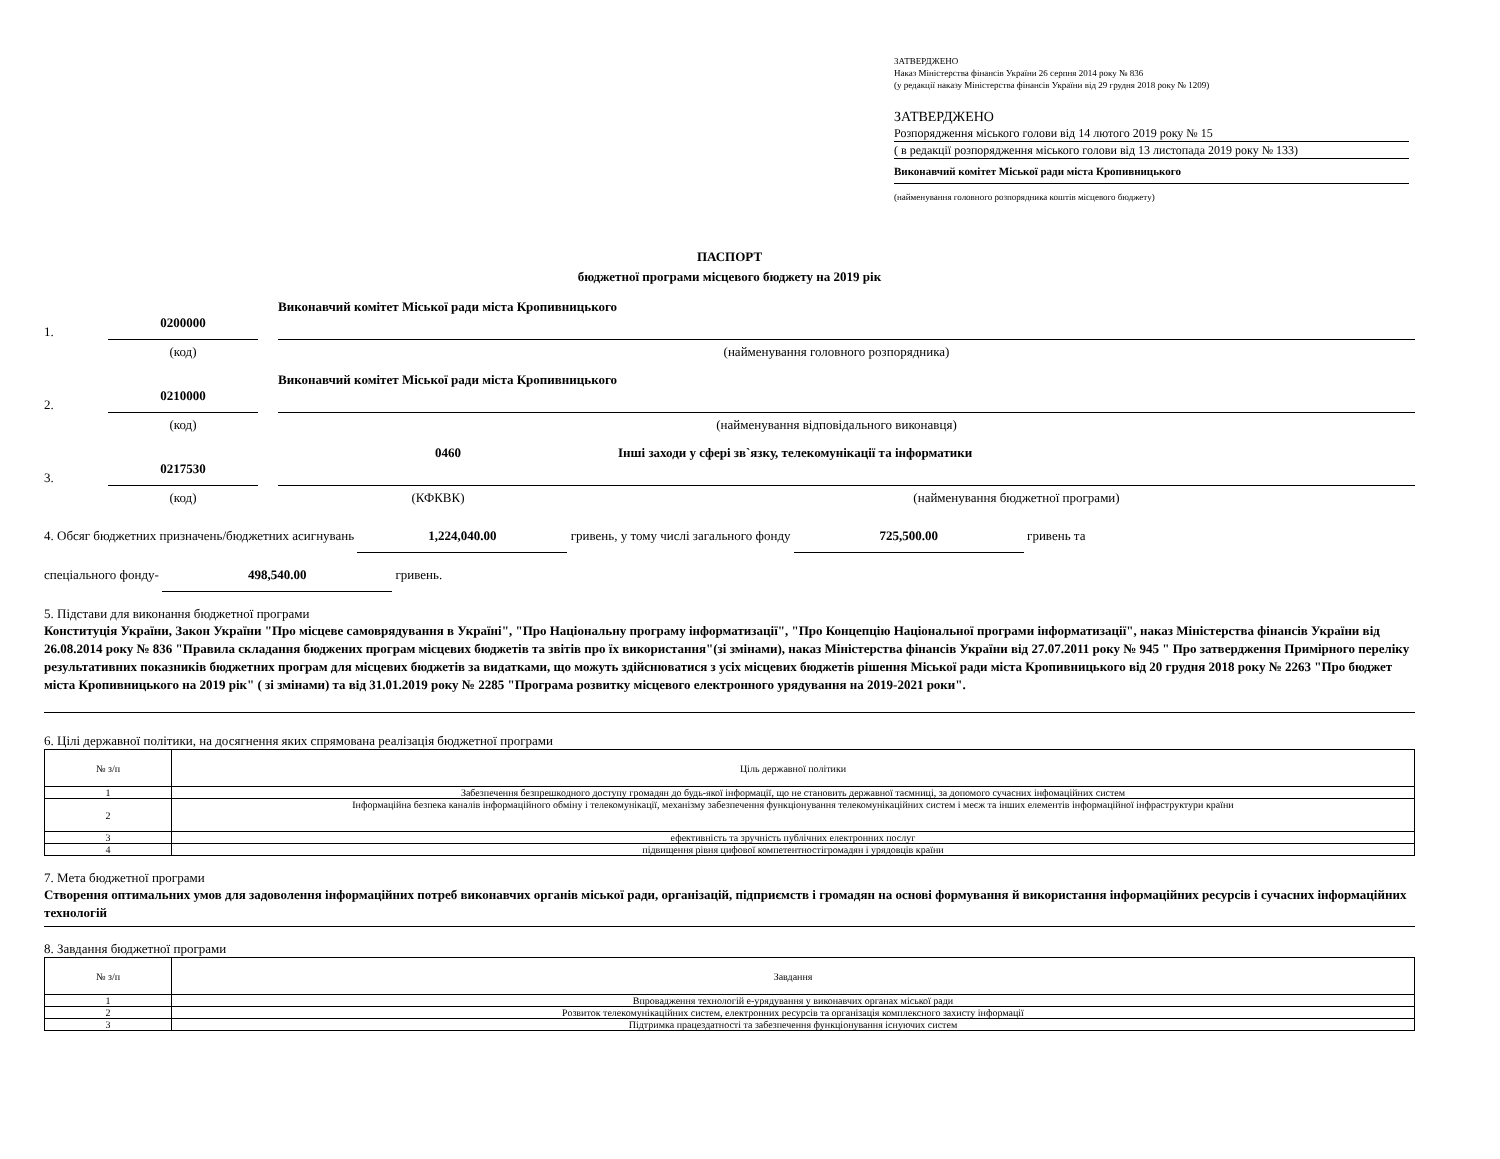ЗАТВЕРДЖЕНО
Наказ Міністерства фінансів України 26 серпня 2014 року № 836
(у редакції наказу Міністерства фінансів України від 29 грудня 2018 року № 1209)
ЗАТВЕРДЖЕНО
Розпорядження міського голови від 14 лютого 2019 року № 15
( в редакції розпорядження міського голови від 13 листопада 2019 року № 133)
Виконавчий комітет Міської ради міста Кропивницького
(найменування головного розпорядника коштів місцевого бюджету)
ПАСПОРТ
бюджетної програми місцевого бюджету на 2019 рік
1. 0200000 Виконавчий комітет Міської ради міста Кропивницького
(код) (найменування головного розпорядника)
2. 0210000 Виконавчий комітет Міської ради міста Кропивницького
(код) (найменування відповідального виконавця)
3. 0217530 0460 Інші заходи у сфері зв`язку, телекомунікації та інформатики
(код) (КФКВК) (найменування бюджетної програми)
4. Обсяг бюджетних призначень/бюджетних асигнувань 1,224,040.00 гривень, у тому числі загального фонду 725,500.00 гривень та
спеціального фонду- 498,540.00 гривень.
5. Підстави для виконання бюджетної програми
Конституція України, Закон України "Про місцеве самоврядування в Україні", "Про Національну програму інформатизації", "Про Концепцію Національної програми інформатизації", наказ Міністерства фінансів України від 26.08.2014 року № 836 "Правила складання бюджених програм місцевих бюджетів та звітів про їх використання"(зі змінами), наказ Міністерства фінансів України від 27.07.2011 року № 945 " Про затвердження Примірного переліку результативних показників бюджетних програм для місцевих бюджетів за видатками, що можуть здійснюватися з усіх місцевих бюджетів рішення Міської ради міста Кропивницького від 20 грудня 2018 року № 2263 "Про бюджет міста Кропивницького на 2019 рік" ( зі змінами) та від 31.01.2019 року № 2285 "Програма розвитку місцевого електронного урядування на 2019-2021 роки".
6. Цілі державної політики, на досягнення яких спрямована реалізація бюджетної програми
| № з/п | Ціль державної політики |
| --- | --- |
| 1 | Забезпечення безпрешкодного доступу громадян до будь-якої інформації, що не становить державної таємниці, за допомого сучасних інфомаційних систем |
| 2 | Інформаційна безпека каналів інформаційного обміну і телекомунікації, механізму забезпечення функціонування телекомунікаційних систем і меєж та інших елементів інформаційної інфраструктури країни |
| 3 | ефективність та зручність публічних електронних послуг |
| 4 | підвищення рівня цифової компетентностігромадян і урядовців країни |
7. Мета бюджетної програми
Створення оптимальних умов для задоволення інформаційних потреб виконавчих органів міської ради, організацій, підприємств і громадян на основі формування й використання інформаційних ресурсів і сучасних інформаційних технологій
8. Завдання бюджетної програми
| № з/п | Завдання |
| --- | --- |
| 1 | Впровадження технологій е-урядування у виконавчих органах міської ради |
| 2 | Розвиток телекомунікаційних систем, електронних ресурсів та організація комплексного захисту інформації |
| 3 | Підтримка працездатності та забезпечення функціонування існуючих систем |